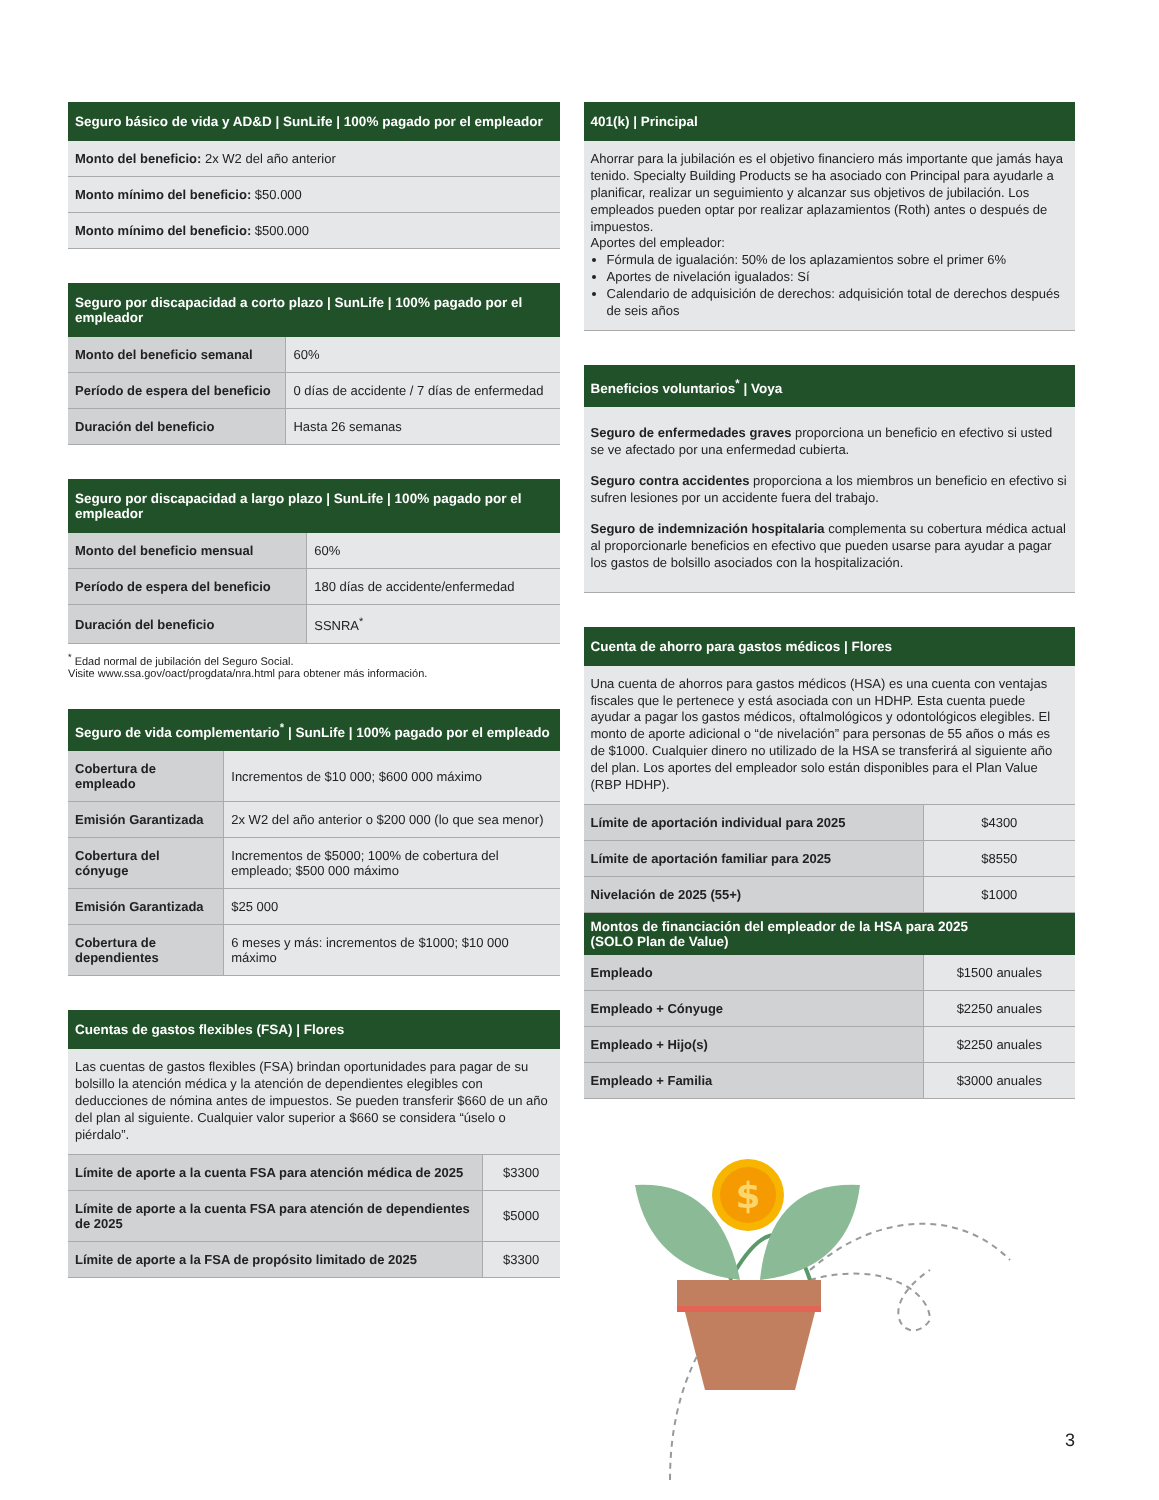| Seguro básico de vida y AD&D / SunLife / 100% pagado por el empleador |
| --- |
| Monto del beneficio: 2x W2 del año anterior |
| Monto mínimo del beneficio: $50.000 |
| Monto mínimo del beneficio: $500.000 |
| Seguro por discapacidad a corto plazo / SunLife / 100% pagado por el empleador | |
| --- | --- |
| Monto del beneficio semanal | 60% |
| Período de espera del beneficio | 0 días de accidente / 7 días de enfermedad |
| Duración del beneficio | Hasta 26 semanas |
| Seguro por discapacidad a largo plazo / SunLife / 100% pagado por el empleador | |
| --- | --- |
| Monto del beneficio mensual | 60% |
| Período de espera del beneficio | 180 días de accidente/enfermedad |
| Duración del beneficio | SSNRA<sup>*</sup> |
<sup>*</sup> Edad normal de jubilación del Seguro Social.
Visite www.ssa.gov/oact/progdata/nra.html para obtener más información.
| Seguro de vida complementario<sup>*</sup> / SunLife / 100% pagado por el empleado | |
| --- | --- |
| Cobertura de empleado | Incrementos de $10 000; $600 000 máximo |
| Emisión Garantizada | 2x W2 del año anterior o $200 000 (lo que sea menor) |
| Cobertura del cónyuge | Incrementos de $5000; 100% de cobertura del empleado; $500 000 máximo |
| Emisión Garantizada | $25 000 |
| Cobertura de dependientes | 6 meses y más: incrementos de $1000; $10 000 máximo |
| Cuentas de gastos flexibles (FSA) / Flores | |
| --- | --- |
| Las cuentas de gastos flexibles (FSA) brindan oportunidades para pagar de su bolsillo la atención médica y la atención de dependientes elegibles con deducciones de nómina antes de impuestos. Se pueden transferir $660 de un año del plan al siguiente. Cualquier valor superior a $660 se considera “úselo o piérdalo”. | |
| Límite de aporte a la cuenta FSA para atención médica de 2025 | $3300 |
| Límite de aporte a la cuenta FSA para atención de dependientes de 2025 | $5000 |
| Límite de aporte a la FSA de propósito limitado de 2025 | $3300 |
| 401(k) / Principal |
| --- |
| Ahorrar para la jubilación es el objetivo financiero más importante que jamás haya tenido. Specialty Building Products se ha asociado con Principal para ayudarle a planificar, realizar un seguimiento y alcanzar sus objetivos de jubilación. Los empleados pueden optar por realizar aplazamientos (Roth) antes o después de impuestos. Aportes del empleador: Fórmula de igualación: 50% de los aplazamientos sobre el primer 6% Aportes de nivelación igualados: Sí Calendario de adquisición de derechos: adquisición total de derechos después de seis años |
| Beneficios voluntarios<sup>*</sup> / Voya |
| --- |
| Seguro de enfermedades graves proporciona un beneficio en efectivo si usted se ve afectado por una enfermedad cubierta. Seguro contra accidentes proporciona a los miembros un beneficio en efectivo si sufren lesiones por un accidente fuera del trabajo. Seguro de indemnización hospitalaria complementa su cobertura médica actual al proporcionarle beneficios en efectivo que pueden usarse para ayudar a pagar los gastos de bolsillo asociados con la hospitalización. |
| Cuenta de ahorro para gastos médicos / Flores | |
| --- | --- |
| Una cuenta de ahorros para gastos médicos (HSA) es una cuenta con ventajas fiscales que le pertenece y está asociada con un HDHP. Esta cuenta puede ayudar a pagar los gastos médicos, oftalmológicos y odontológicos elegibles. El monto de aporte adicional o “de nivelación” para personas de 55 años o más es de $1000. Cualquier dinero no utilizado de la HSA se transferirá al siguiente año del plan. Los aportes del empleador solo están disponibles para el Plan Value (RBP HDHP). | |
| Límite de aportación individual para 2025 | $4300 |
| Límite de aportación familiar para 2025 | $8550 |
| Nivelación de 2025 (55+) | $1000 |
| Montos de financiación del empleador de la HSA para 2025 (SOLO Plan de Value) | |
| Empleado | $1500 anuales |
| Empleado + Cónyuge | $2250 anuales |
| Empleado + Hijo(s) | $2250 anuales |
| Empleado + Familia | $3000 anuales |
$
3